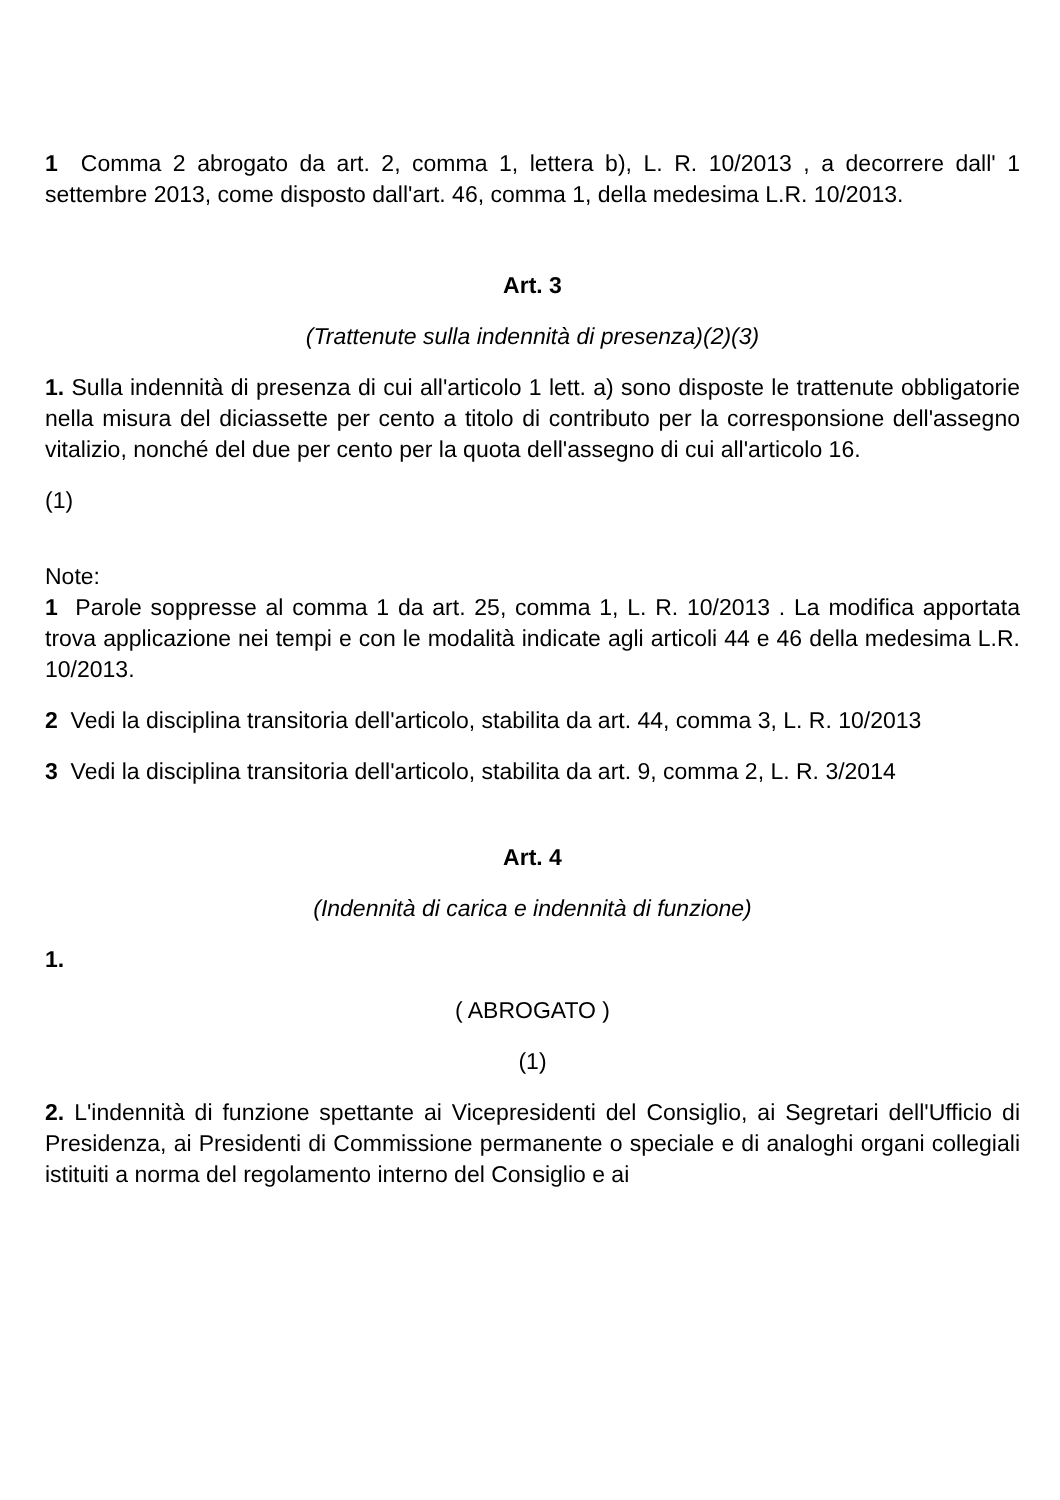1 Comma 2 abrogato da art. 2, comma 1, lettera b), L. R. 10/2013 , a decorrere dall' 1 settembre 2013, come disposto dall'art. 46, comma 1, della medesima L.R. 10/2013.
Art. 3
(Trattenute sulla indennità di presenza)(2)(3)
1. Sulla indennità di presenza di cui all'articolo 1 lett. a) sono disposte le trattenute obbligatorie nella misura del diciassette per cento a titolo di contributo per la corresponsione dell'assegno vitalizio, nonché del due per cento per la quota dell'assegno di cui all'articolo 16.
(1)
Note:
1 Parole soppresse al comma 1 da art. 25, comma 1, L. R. 10/2013 . La modifica apportata trova applicazione nei tempi e con le modalità indicate agli articoli 44 e 46 della medesima L.R. 10/2013.
2 Vedi la disciplina transitoria dell'articolo, stabilita da art. 44, comma 3, L. R. 10/2013
3 Vedi la disciplina transitoria dell'articolo, stabilita da art. 9, comma 2, L. R. 3/2014
Art. 4
(Indennità di carica e indennità di funzione)
1.
( ABROGATO )
(1)
2. L'indennità di funzione spettante ai Vicepresidenti del Consiglio, ai Segretari dell'Ufficio di Presidenza, ai Presidenti di Commissione permanente o speciale e di analoghi organi collegiali istituiti a norma del regolamento interno del Consiglio e ai